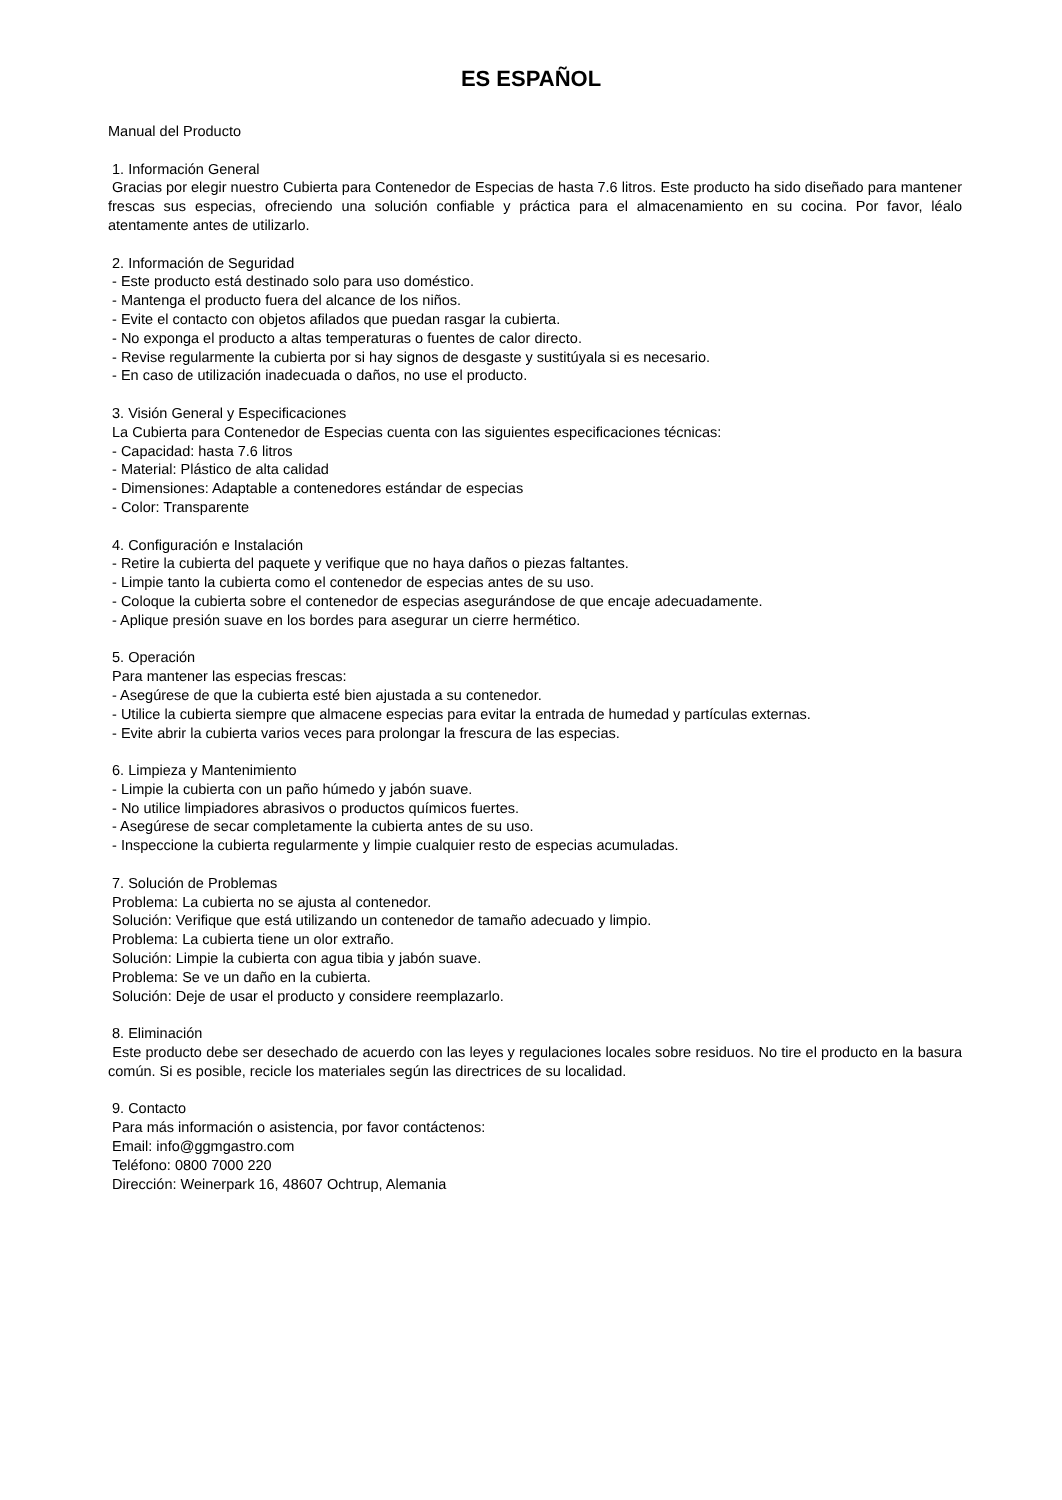ES ESPAÑOL
Manual del Producto
1. Información General
Gracias por elegir nuestro Cubierta para Contenedor de Especias de hasta 7.6 litros. Este producto ha sido diseñado para mantener frescas sus especias, ofreciendo una solución confiable y práctica para el almacenamiento en su cocina. Por favor, léalo atentamente antes de utilizarlo.
2. Información de Seguridad
- Este producto está destinado solo para uso doméstico.
- Mantenga el producto fuera del alcance de los niños.
- Evite el contacto con objetos afilados que puedan rasgar la cubierta.
- No exponga el producto a altas temperaturas o fuentes de calor directo.
- Revise regularmente la cubierta por si hay signos de desgaste y sustitúyala si es necesario.
- En caso de utilización inadecuada o daños, no use el producto.
3. Visión General y Especificaciones
La Cubierta para Contenedor de Especias cuenta con las siguientes especificaciones técnicas:
- Capacidad: hasta 7.6 litros
- Material: Plástico de alta calidad
- Dimensiones: Adaptable a contenedores estándar de especias
- Color: Transparente
4. Configuración e Instalación
- Retire la cubierta del paquete y verifique que no haya daños o piezas faltantes.
- Limpie tanto la cubierta como el contenedor de especias antes de su uso.
- Coloque la cubierta sobre el contenedor de especias asegurándose de que encaje adecuadamente.
- Aplique presión suave en los bordes para asegurar un cierre hermético.
5. Operación
Para mantener las especias frescas:
- Asegúrese de que la cubierta esté bien ajustada a su contenedor.
- Utilice la cubierta siempre que almacene especias para evitar la entrada de humedad y partículas externas.
- Evite abrir la cubierta varios veces para prolongar la frescura de las especias.
6. Limpieza y Mantenimiento
- Limpie la cubierta con un paño húmedo y jabón suave.
- No utilice limpiadores abrasivos o productos químicos fuertes.
- Asegúrese de secar completamente la cubierta antes de su uso.
- Inspeccione la cubierta regularmente y limpie cualquier resto de especias acumuladas.
7. Solución de Problemas
Problema: La cubierta no se ajusta al contenedor.
Solución: Verifique que está utilizando un contenedor de tamaño adecuado y limpio.
Problema: La cubierta tiene un olor extraño.
Solución: Limpie la cubierta con agua tibia y jabón suave.
Problema: Se ve un daño en la cubierta.
Solución: Deje de usar el producto y considere reemplazarlo.
8. Eliminación
Este producto debe ser desechado de acuerdo con las leyes y regulaciones locales sobre residuos. No tire el producto en la basura común. Si es posible, recicle los materiales según las directrices de su localidad.
9. Contacto
Para más información o asistencia, por favor contáctenos:
Email: info@ggmgastro.com
Teléfono: 0800 7000 220
Dirección: Weinerpark 16, 48607 Ochtrup, Alemania